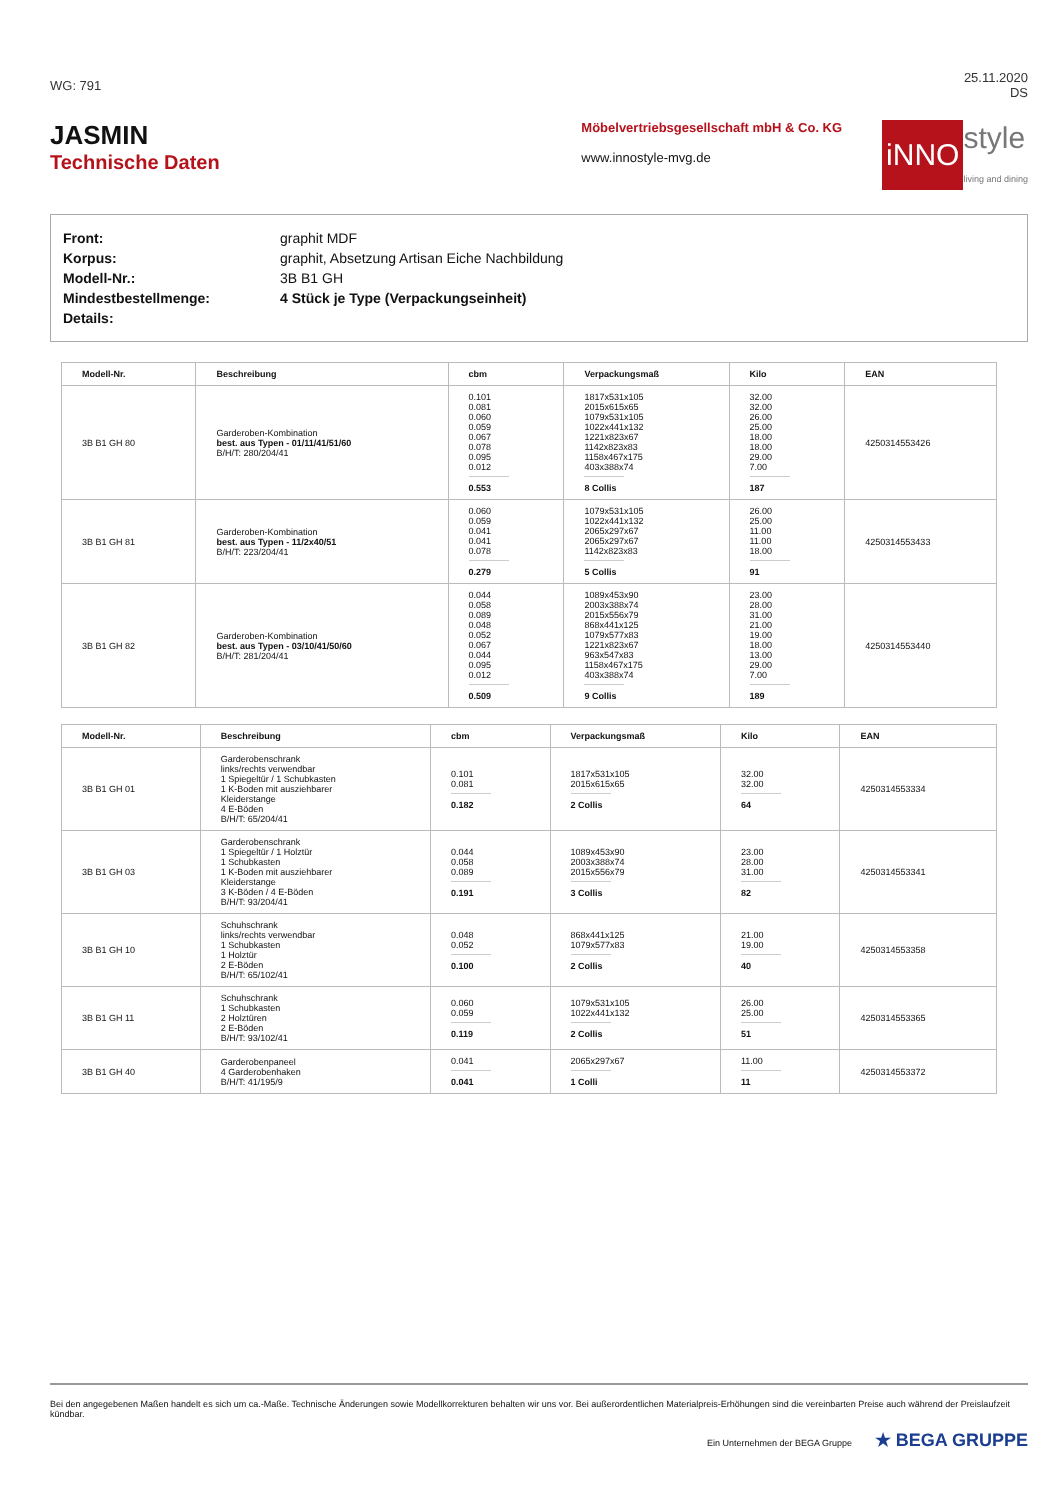WG: 791
25.11.2020
DS
JASMIN
Technische Daten
Möbelvertriebsgesellschaft mbH & Co. KG
www.innostyle-mvg.de
iNNO style
living and dining
| Front: | graphit MDF |
| Korpus: | graphit, Absetzung Artisan Eiche Nachbildung |
| Modell-Nr.: | 3B B1 GH |
| Mindestbestellmenge: | 4 Stück je Type (Verpackungseinheit) |
| Details: | |
| Modell-Nr. | Beschreibung | cbm | Verpackungsmaß | Kilo | EAN |
| --- | --- | --- | --- | --- | --- |
| 3B B1 GH 80 | Garderoben-Kombination best. aus Typen - 01/11/41/51/60 B/H/T: 280/204/41 | 0.101 0.081 0.060 0.059 0.067 0.078 0.095 0.012 0.553 | 1817x531x105 2015x615x65 1079x531x105 1022x441x132 1221x823x67 1142x823x83 1158x467x175 403x388x74 8 Collis | 32.00 32.00 26.00 25.00 18.00 18.00 29.00 7.00 187 | 4250314553426 |
| 3B B1 GH 81 | Garderoben-Kombination best. aus Typen - 11/2x40/51 B/H/T: 223/204/41 | 0.060 0.059 0.041 0.041 0.078 0.279 | 1079x531x105 1022x441x132 2065x297x67 2065x297x67 1142x823x83 5 Collis | 26.00 25.00 11.00 11.00 18.00 91 | 4250314553433 |
| 3B B1 GH 82 | Garderoben-Kombination best. aus Typen - 03/10/41/50/60 B/H/T: 281/204/41 | 0.044 0.058 0.089 0.048 0.052 0.067 0.044 0.095 0.012 0.509 | 1089x453x90 2003x388x74 2015x556x79 868x441x125 1079x577x83 1221x823x67 963x547x83 1158x467x175 403x388x74 9 Collis | 23.00 28.00 31.00 21.00 19.00 18.00 13.00 29.00 7.00 189 | 4250314553440 |
| Modell-Nr. | Beschreibung | cbm | Verpackungsmaß | Kilo | EAN |
| --- | --- | --- | --- | --- | --- |
| 3B B1 GH 01 | Garderobenschrank links/rechts verwendbar 1 Spiegeltür / 1 Schubkasten 1 K-Boden mit ausziehbarer Kleiderstange 4 E-Böden B/H/T: 65/204/41 | 0.101 0.081 0.182 | 1817x531x105 2015x615x65 2 Collis | 32.00 32.00 64 | 4250314553334 |
| 3B B1 GH 03 | Garderobenschrank 1 Spiegeltür / 1 Holztür 1 Schubkasten 1 K-Boden mit ausziehbarer Kleiderstange 3 K-Böden / 4 E-Böden B/H/T: 93/204/41 | 0.044 0.058 0.089 0.191 | 1089x453x90 2003x388x74 2015x556x79 3 Collis | 23.00 28.00 31.00 82 | 4250314553341 |
| 3B B1 GH 10 | Schuhschrank links/rechts verwendbar 1 Schubkasten 1 Holztür 2 E-Böden B/H/T: 65/102/41 | 0.048 0.052 0.100 | 868x441x125 1079x577x83 2 Collis | 21.00 19.00 40 | 4250314553358 |
| 3B B1 GH 11 | Schuhschrank 1 Schubkasten 2 Holztüren 2 E-Böden B/H/T: 93/102/41 | 0.060 0.059 0.119 | 1079x531x105 1022x441x132 2 Collis | 26.00 25.00 51 | 4250314553365 |
| 3B B1 GH 40 | Garderobenpaneel 4 Garderobenhaken B/H/T: 41/195/9 | 0.041 0.041 | 2065x297x67 1 Colli | 11.00 11 | 4250314553372 |
Bei den angegebenen Maßen handelt es sich um ca.-Maße. Technische Änderungen sowie Modellkorrekturen behalten wir uns vor. Bei außerordentlichen Materialpreis-Erhöhungen sind die vereinbarten Preise auch während der Preislaufzeit kündbar.
Ein Unternehmen der BEGA Gruppe ★ BEGA GRUPPE